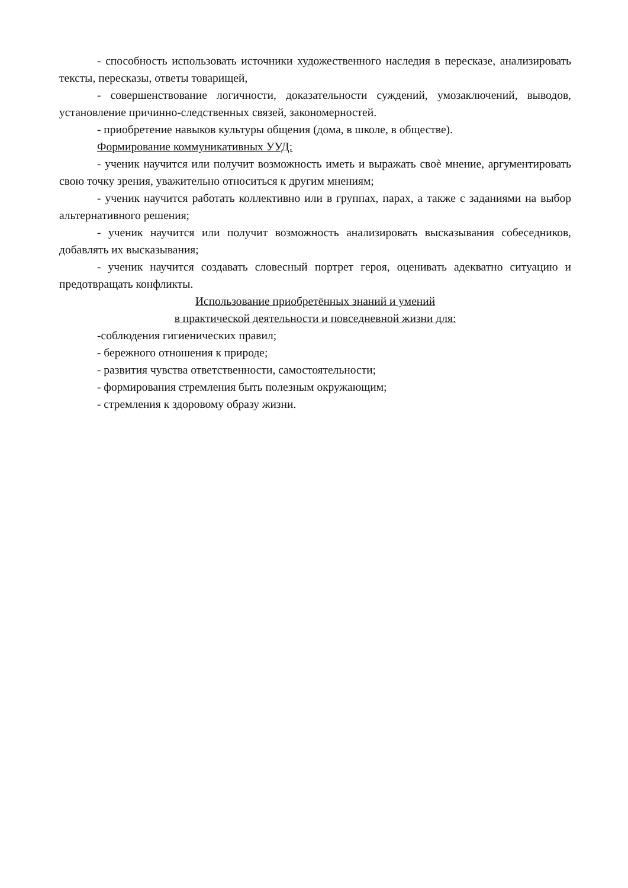- способность использовать источники художественного наследия в пересказе, анализировать тексты, пересказы, ответы товарищей,
- совершенствование логичности, доказательности суждений, умозаключений, выводов, установление причинно-следственных связей, закономерностей.
- приобретение навыков культуры общения (дома, в школе, в обществе).
Формирование коммуникативных УУД:
- ученик научится или получит возможность иметь и выражать своѐ мнение, аргументировать свою точку зрения, уважительно относиться к другим мнениям;
- ученик научится работать коллективно или в группах, парах, а также с заданиями на выбор альтернативного решения;
- ученик научится или получит возможность анализировать высказывания собеседников, добавлять их высказывания;
- ученик научится создавать словесный портрет героя, оценивать адекватно ситуацию и предотвращать конфликты.
Использование приобретённых знаний и умений
в практической деятельности и повседневной жизни для:
-соблюдения гигиенических правил;
- бережного отношения к природе;
- развития чувства ответственности, самостоятельности;
- формирования стремления быть полезным окружающим;
- стремления к здоровому образу жизни.